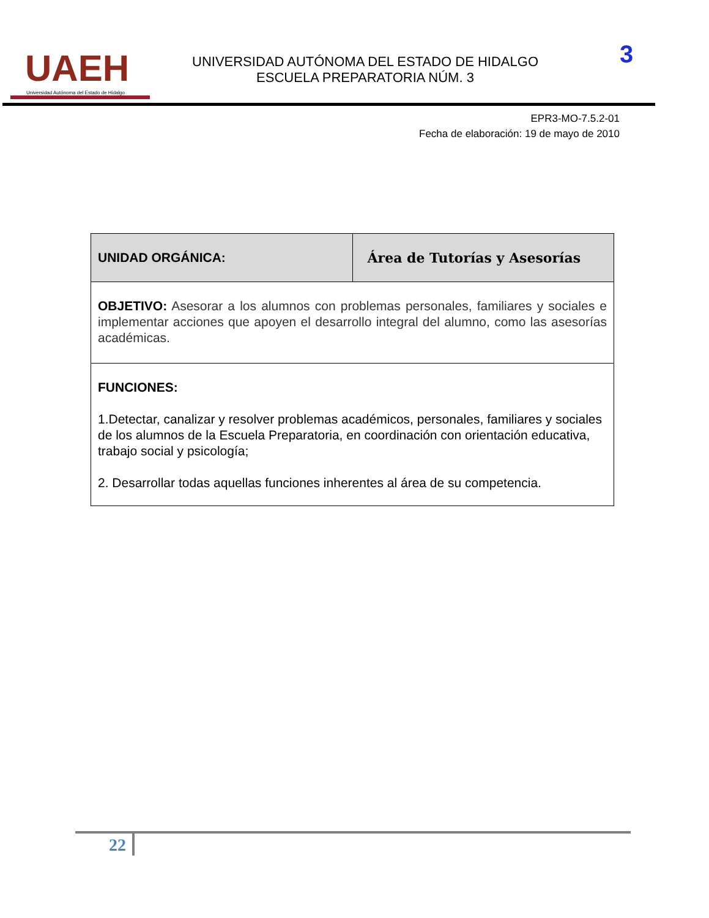UAEH
Universidad Autónoma del Estado de Hidalgo
UNIVERSIDAD AUTÓNOMA DEL ESTADO DE HIDALGO
ESCUELA PREPARATORIA NÚM. 3
3
EPR3-MO-7.5.2-01
Fecha de elaboración: 19 de mayo de 2010
| UNIDAD ORGÁNICA: | Área de Tutorías y Asesorías |
| OBJETIVO: Asesorar a los alumnos con problemas personales, familiares y sociales e implementar acciones que apoyen el desarrollo integral del alumno, como las asesorías académicas. | |
| FUNCIONES: 1.Detectar, canalizar y resolver problemas académicos, personales, familiares y sociales de los alumnos de la Escuela Preparatoria, en coordinación con orientación educativa, trabajo social y psicología; 2. Desarrollar todas aquellas funciones inherentes al área de su competencia. | |
22